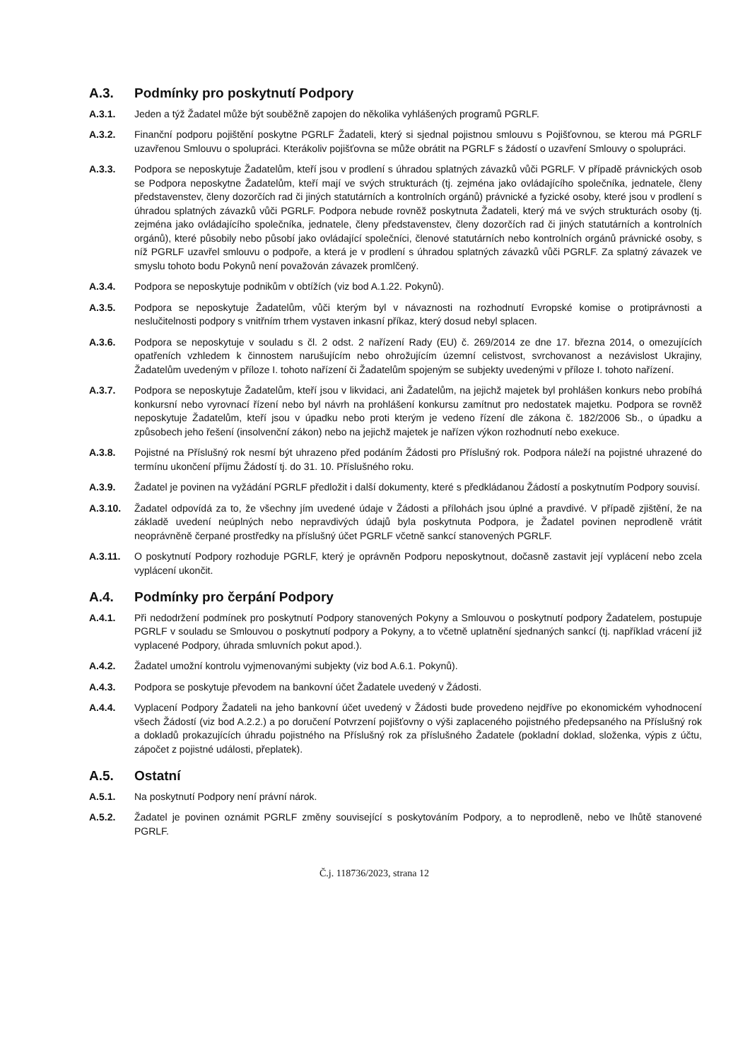A.3. Podmínky pro poskytnutí Podpory
A.3.1. Jeden a týž Žadatel může být souběžně zapojen do několika vyhlášených programů PGRLF.
A.3.2. Finanční podporu pojištění poskytne PGRLF Žadateli, který si sjednal pojistnou smlouvu s Pojišťovnou, se kterou má PGRLF uzavřenou Smlouvu o spolupráci. Kterákoliv pojišťovna se může obrátit na PGRLF s žádostí o uzavření Smlouvy o spolupráci.
A.3.3. Podpora se neposkytuje Žadatelům, kteří jsou v prodlení s úhradou splatných závazků vůči PGRLF. V případě právnických osob se Podpora neposkytne Žadatelům, kteří mají ve svých strukturách (tj. zejména jako ovládajícího společníka, jednatele, členy představenstev, členy dozorčích rad či jiných statutárních a kontrolních orgánů) právnické a fyzické osoby, které jsou v prodlení s úhradou splatných závazků vůči PGRLF. Podpora nebude rovněž poskytnuta Žadateli, který má ve svých strukturách osoby (tj. zejména jako ovládajícího společníka, jednatele, členy představenstev, členy dozorčích rad či jiných statutárních a kontrolních orgánů), které působily nebo působí jako ovládající společníci, členové statutárních nebo kontrolních orgánů právnické osoby, s níž PGRLF uzavřel smlouvu o podpoře, a která je v prodlení s úhradou splatných závazků vůči PGRLF. Za splatný závazek ve smyslu tohoto bodu Pokynů není považován závazek promlčený.
A.3.4. Podpora se neposkytuje podnikům v obtížích (viz bod A.1.22. Pokynů).
A.3.5. Podpora se neposkytuje Žadatelům, vůči kterým byl v návaznosti na rozhodnutí Evropské komise o protiprávnosti a neslučitelnosti podpory s vnitřním trhem vystaven inkasní příkaz, který dosud nebyl splacen.
A.3.6. Podpora se neposkytuje v souladu s čl. 2 odst. 2 nařízení Rady (EU) č. 269/2014 ze dne 17. března 2014, o omezujících opatřeních vzhledem k činnostem narušujícím nebo ohrožujícím územní celistvost, svrchovanost a nezávislost Ukrajiny, Žadatelům uvedeným v příloze I. tohoto nařízení či Žadatelům spojeným se subjekty uvedenými v příloze I. tohoto nařízení.
A.3.7. Podpora se neposkytuje Žadatelům, kteří jsou v likvidaci, ani Žadatelům, na jejichž majetek byl prohlášen konkurs nebo probíhá konkursní nebo vyrovnací řízení nebo byl návrh na prohlášení konkursu zamítnut pro nedostatek majetku. Podpora se rovněž neposkytuje Žadatelům, kteří jsou v úpadku nebo proti kterým je vedeno řízení dle zákona č. 182/2006 Sb., o úpadku a způsobech jeho řešení (insolvenční zákon) nebo na jejichž majetek je nařízen výkon rozhodnutí nebo exekuce.
A.3.8. Pojistné na Příslušný rok nesmí být uhrazeno před podáním Žádosti pro Příslušný rok. Podpora náleží na pojistné uhrazené do termínu ukončení příjmu Žádostí tj. do 31. 10. Příslušného roku.
A.3.9. Žadatel je povinen na vyžádání PGRLF předložit i další dokumenty, které s předkládanou Žádostí a poskytnutím Podpory souvisí.
A.3.10. Žadatel odpovídá za to, že všechny jím uvedené údaje v Žádosti a přílohách jsou úplné a pravdivé. V případě zjištění, že na základě uvedení neúplných nebo nepravdivých údajů byla poskytnuta Podpora, je Žadatel povinen neprodleně vrátit neoprávněně čerpané prostředky na příslušný účet PGRLF včetně sankcí stanovených PGRLF.
A.3.11. O poskytnutí Podpory rozhoduje PGRLF, který je oprávněn Podporu neposkytnout, dočasně zastavit její vyplácení nebo zcela vyplácení ukončit.
A.4. Podmínky pro čerpání Podpory
A.4.1. Při nedodržení podmínek pro poskytnutí Podpory stanovených Pokyny a Smlouvou o poskytnutí podpory Žadatelem, postupuje PGRLF v souladu se Smlouvou o poskytnutí podpory a Pokyny, a to včetně uplatnění sjednaných sankcí (tj. například vrácení již vyplacené Podpory, úhrada smluvních pokut apod.).
A.4.2. Žadatel umožní kontrolu vyjmenovanými subjekty (viz bod A.6.1. Pokynů).
A.4.3. Podpora se poskytuje převodem na bankovní účet Žadatele uvedený v Žádosti.
A.4.4. Vyplacení Podpory Žadateli na jeho bankovní účet uvedený v Žádosti bude provedeno nejdříve po ekonomickém vyhodnocení všech Žádostí (viz bod A.2.2.) a po doručení Potvrzení pojišťovny o výši zaplaceného pojistného předepsaného na Příslušný rok a dokladů prokazujících úhradu pojistného na Příslušný rok za příslušného Žadatele (pokladní doklad, složenka, výpis z účtu, zápočet z pojistné události, přeplatek).
A.5. Ostatní
A.5.1. Na poskytnutí Podpory není právní nárok.
A.5.2. Žadatel je povinen oznámit PGRLF změny související s poskytováním Podpory, a to neprodleně, nebo ve lhůtě stanovené PGRLF.
Č.j. 118736/2023, strana 12